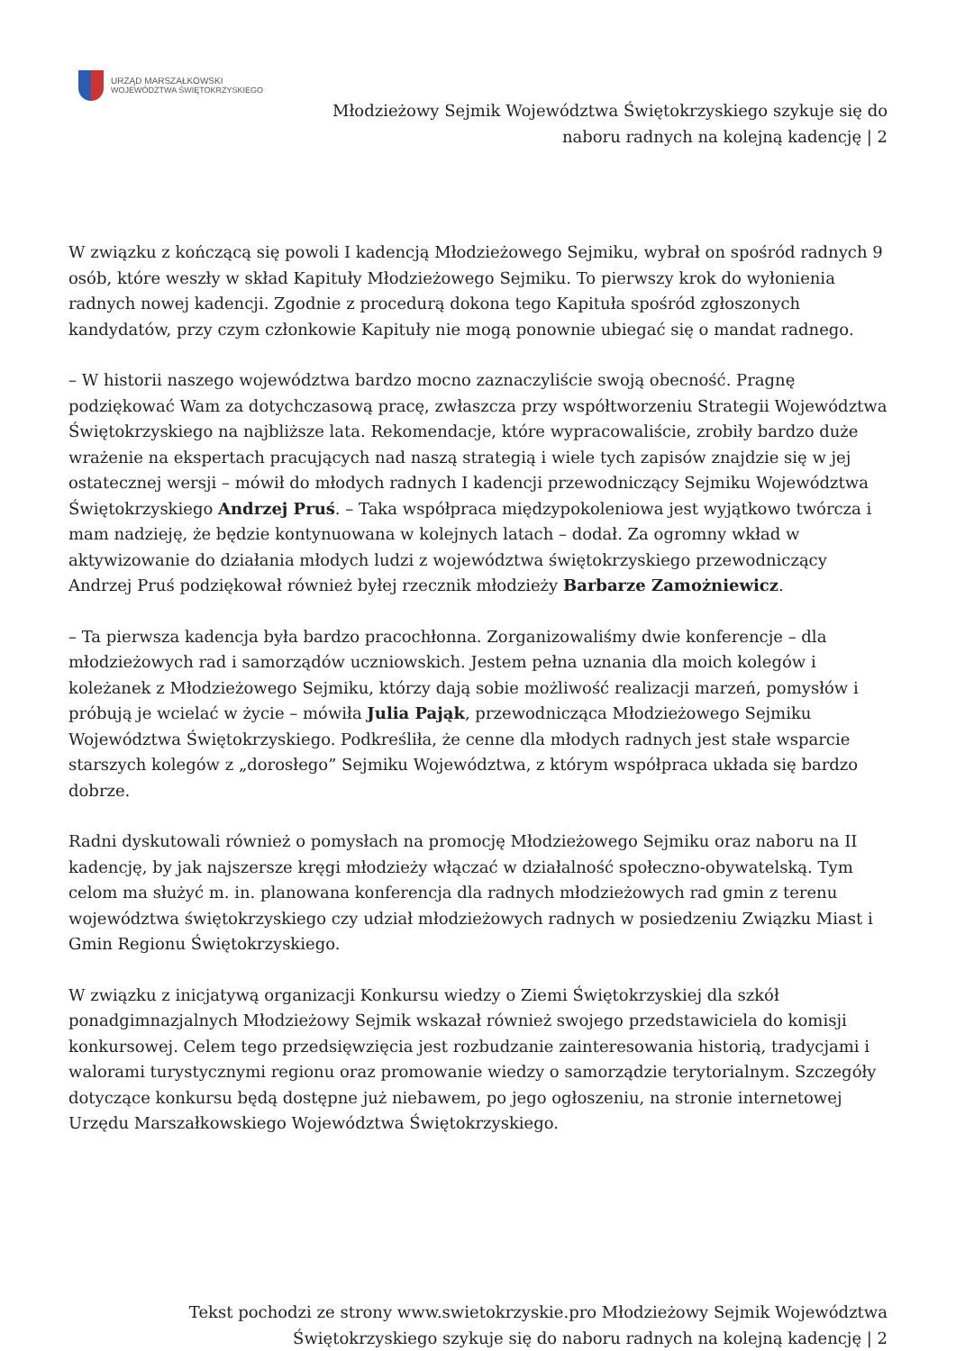URZĄD MARSZAŁKOWSKI
WOJEWÓDZTWA ŚWIĘTOKRZYSKIEGO
Młodzieżowy Sejmik Województwa Świętokrzyskiego szykuje się do
naboru radnych na kolejną kadencję | 2
W związku z kończącą się powoli I kadencją Młodzieżowego Sejmiku, wybrał on spośród radnych 9 osób, które weszły w skład Kapituły Młodzieżowego Sejmiku. To pierwszy krok do wyłonienia radnych nowej kadencji. Zgodnie z procedurą dokona tego Kapituła spośród zgłoszonych kandydatów, przy czym członkowie Kapituły nie mogą ponownie ubiegać się o mandat radnego.
– W historii naszego województwa bardzo mocno zaznaczyliście swoją obecność. Pragnę podziękować Wam za dotychczasową pracę, zwłaszcza przy współtworzeniu Strategii Województwa Świętokrzyskiego na najbliższe lata. Rekomendacje, które wypracowaliście, zrobiły bardzo duże wrażenie na ekspertach pracujących nad naszą strategią i wiele tych zapisów znajdzie się w jej ostatecznej wersji – mówił do młodych radnych I kadencji przewodniczący Sejmiku Województwa Świętokrzyskiego Andrzej Pruś. – Taka współpraca międzypokoleniowa jest wyjątkowo twórcza i mam nadzieję, że będzie kontynuowana w kolejnych latach – dodał. Za ogromny wkład w aktywizowanie do działania młodych ludzi z województwa świętokrzyskiego przewodniczący Andrzej Pruś podziękował również byłej rzecznik młodzieży Barbarze Zamożniewicz.
– Ta pierwsza kadencja była bardzo pracochłonna. Zorganizowaliśmy dwie konferencje – dla młodzieżowych rad i samorządów uczniowskich. Jestem pełna uznania dla moich kolegów i koleżanek z Młodzieżowego Sejmiku, którzy dają sobie możliwość realizacji marzeń, pomysłów i próbują je wcielać w życie – mówiła Julia Pająk, przewodnicząca Młodzieżowego Sejmiku Województwa Świętokrzyskiego. Podkreśliła, że cenne dla młodych radnych jest stałe wsparcie starszych kolegów z „dorosłego” Sejmiku Województwa, z którym współpraca układa się bardzo dobrze.
Radni dyskutowali również o pomysłach na promocję Młodzieżowego Sejmiku oraz naboru na II kadencję, by jak najszersze kręgi młodzieży włączać w działalność społeczno-obywatelską. Tym celom ma służyć m. in. planowana konferencja dla radnych młodzieżowych rad gmin z terenu województwa świętokrzyskiego czy udział młodzieżowych radnych w posiedzeniu Związku Miast i Gmin Regionu Świętokrzyskiego.
W związku z inicjatywą organizacji Konkursu wiedzy o Ziemi Świętokrzyskiej dla szkół ponadgimnazjalnych Młodzieżowy Sejmik wskazał również swojego przedstawiciela do komisji konkursowej. Celem tego przedsięwzięcia jest rozbudzanie zainteresowania historią, tradycjami i walorami turystycznymi regionu oraz promowanie wiedzy o samorządzie terytorialnym. Szczegóły dotyczące konkursu będą dostępne już niebawem, po jego ogłoszeniu, na stronie internetowej Urzędu Marszałkowskiego Województwa Świętokrzyskiego.
Tekst pochodzi ze strony www.swietokrzyskie.pro Młodzieżowy Sejmik Województwa
Świętokrzyskiego szykuje się do naboru radnych na kolejną kadencję | 2